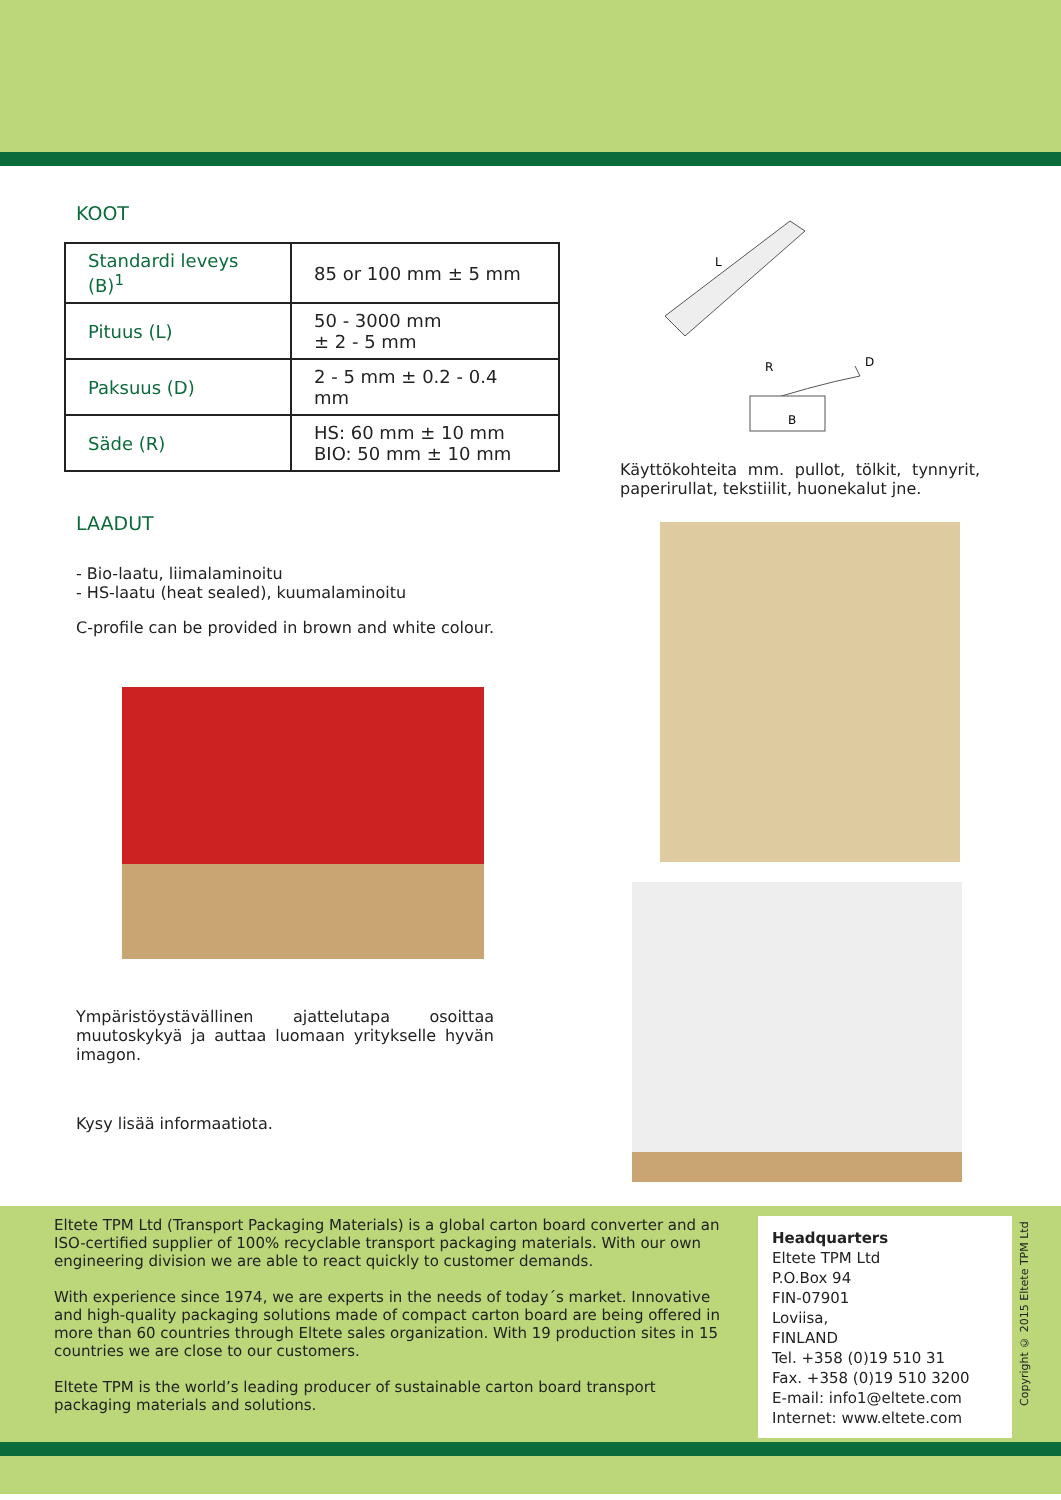KOOT
| Standardi leveys (B)<sup>1</sup> | 85 or 100 mm ± 5 mm |
| Pituus (L) | 50 - 3000 mm ± 2 - 5 mm |
| Paksuus (D) | 2 - 5 mm ± 0.2 - 0.4 mm |
| Säde (R) | HS: 60 mm ± 10 mm BIO: 50 mm ± 10 mm |
LAADUT
- Bio-laatu, liimalaminoitu
- HS-laatu (heat sealed), kuumalaminoitu
C-profile can be provided in brown and white colour.
Ympäristöystävällinen ajattelutapa osoittaa muutoskykyä ja auttaa luomaan yritykselle hyvän imagon.
Kysy lisää informaatiota.
L
R
D
B
Käyttökohteita mm. pullot, tölkit, tynnyrit, paperirullat, tekstiilit, huonekalut jne.
Eltete TPM Ltd (Transport Packaging Materials) is a global carton board converter and an ISO-certified supplier of 100% recyclable transport packaging materials. With our own engineering division we are able to react quickly to customer demands.
With experience since 1974, we are experts in the needs of today´s market. Innovative and high-quality packaging solutions made of compact carton board are being offered in more than 60 countries through Eltete sales organization. With 19 production sites in 15 countries we are close to our customers.
Eltete TPM is the world’s leading producer of sustainable carton board transport packaging materials and solutions.
Headquarters
Eltete TPM Ltd
P.O.Box 94
FIN-07901
Loviisa,
FINLAND
Tel. +358 (0)19 510 31
Fax. +358 (0)19 510 3200
E-mail: info1@eltete.com
Internet: www.eltete.com
Copyright © 2015 Eltete TPM Ltd